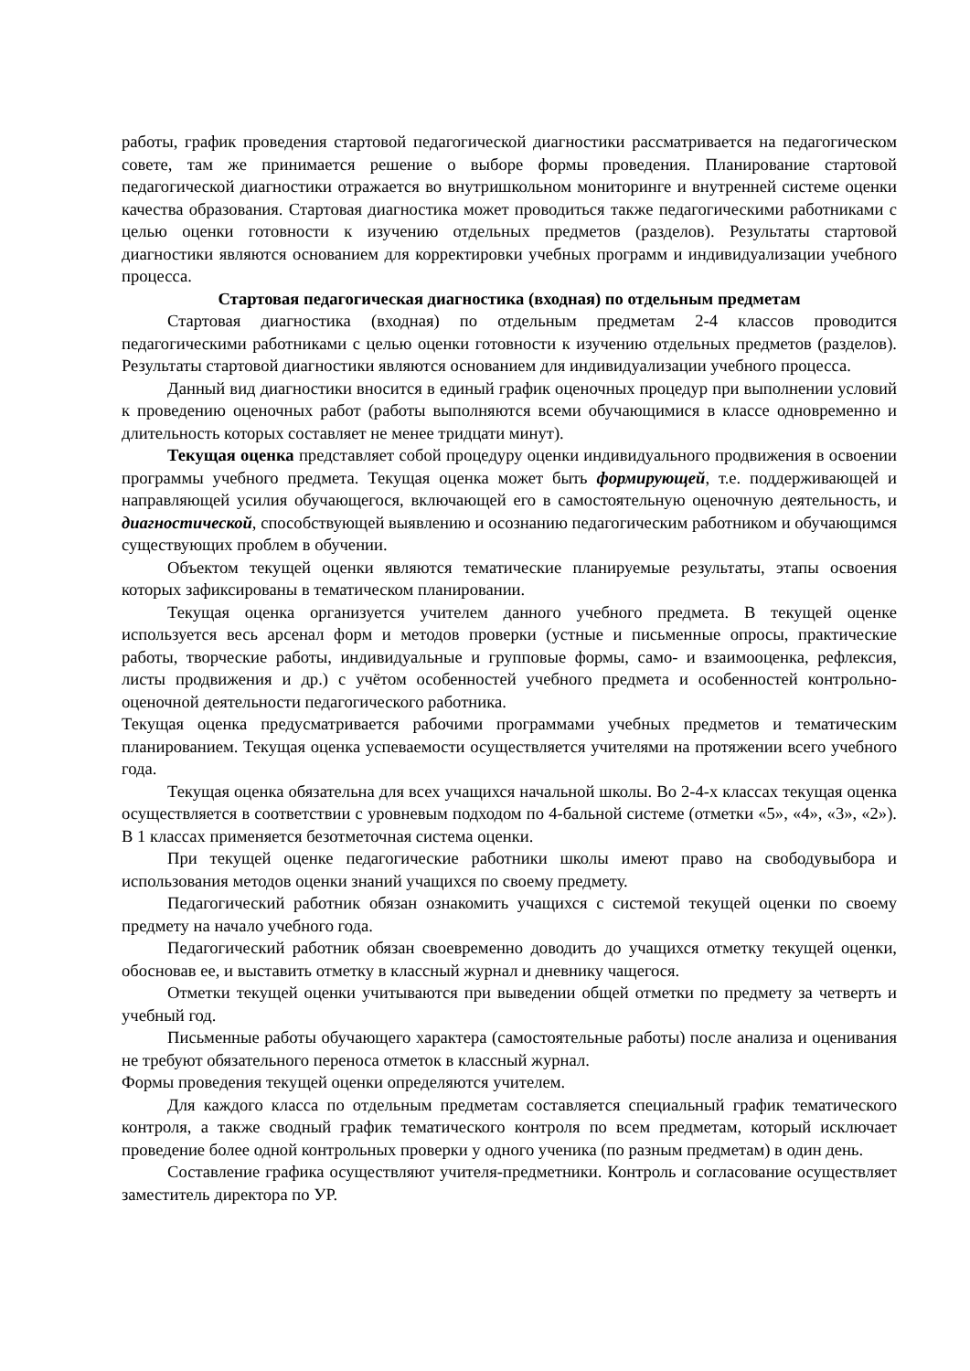работы, график проведения стартовой педагогической диагностики рассматривается на педагогическом совете, там же принимается решение о выборе формы проведения. Планирование стартовой педагогической диагностики отражается во внутришкольном мониторинге и внутренней системе оценки качества образования. Стартовая диагностика может проводиться также педагогическими работниками с целью оценки готовности к изучению отдельных предметов (разделов). Результаты стартовой диагностики являются основанием для корректировки учебных программ и индивидуализации учебного процесса.
Стартовая педагогическая диагностика (входная) по отдельным предметам
Стартовая диагностика (входная) по отдельным предметам 2-4 классов проводится педагогическими работниками с целью оценки готовности к изучению отдельных предметов (разделов). Результаты стартовой диагностики являются основанием для индивидуализации учебного процесса.
Данный вид диагностики вносится в единый график оценочных процедур при выполнении условий к проведению оценочных работ (работы выполняются всеми обучающимися в классе одновременно и длительность которых составляет не менее тридцати минут).
Текущая оценка представляет собой процедуру оценки индивидуального продвижения в освоении программы учебного предмета. Текущая оценка может быть формирующей, т.е. поддерживающей и направляющей усилия обучающегося, включающей его в самостоятельную оценочную деятельность, и диагностической, способствующей выявлению и осознанию педагогическим работником и обучающимся существующих проблем в обучении.
Объектом текущей оценки являются тематические планируемые результаты, этапы освоения которых зафиксированы в тематическом планировании.
Текущая оценка организуется учителем данного учебного предмета. В текущей оценке используется весь арсенал форм и методов проверки (устные и письменные опросы, практические работы, творческие работы, индивидуальные и групповые формы, само- и взаимооценка, рефлексия, листы продвижения и др.) с учётом особенностей учебного предмета и особенностей контрольно-оценочной деятельности педагогического работника.
Текущая оценка предусматривается рабочими программами учебных предметов и тематическим планированием. Текущая оценка успеваемости осуществляется учителями на протяжении всего учебного года.
Текущая оценка обязательна для всех учащихся начальной школы. Во 2-4-х классах текущая оценка осуществляется в соответствии с уровневым подходом по 4-бальной системе (отметки «5», «4», «3», «2»). В 1 классах применяется безотметочная система оценки.
При текущей оценке педагогические работники школы имеют право на свободувыбора и использования методов оценки знаний учащихся по своему предмету.
Педагогический работник обязан ознакомить учащихся с системой текущей оценки по своему предмету на начало учебного года.
Педагогический работник обязан своевременно доводить до учащихся отметку текущей оценки, обосновав ее, и выставить отметку в классный журнал и дневнику чащегося.
Отметки текущей оценки учитываются при выведении общей отметки по предмету за четверть и учебный год.
Письменные работы обучающего характера (самостоятельные работы) после анализа и оценивания не требуют обязательного переноса отметок в классный журнал.
Формы проведения текущей оценки определяются учителем.
Для каждого класса по отдельным предметам составляется специальный график тематического контроля, а также сводный график тематического контроля по всем предметам, который исключает проведение более одной контрольных проверки у одного ученика (по разным предметам) в один день.
Составление графика осуществляют учителя-предметники. Контроль и согласование осуществляет заместитель директора по УР.